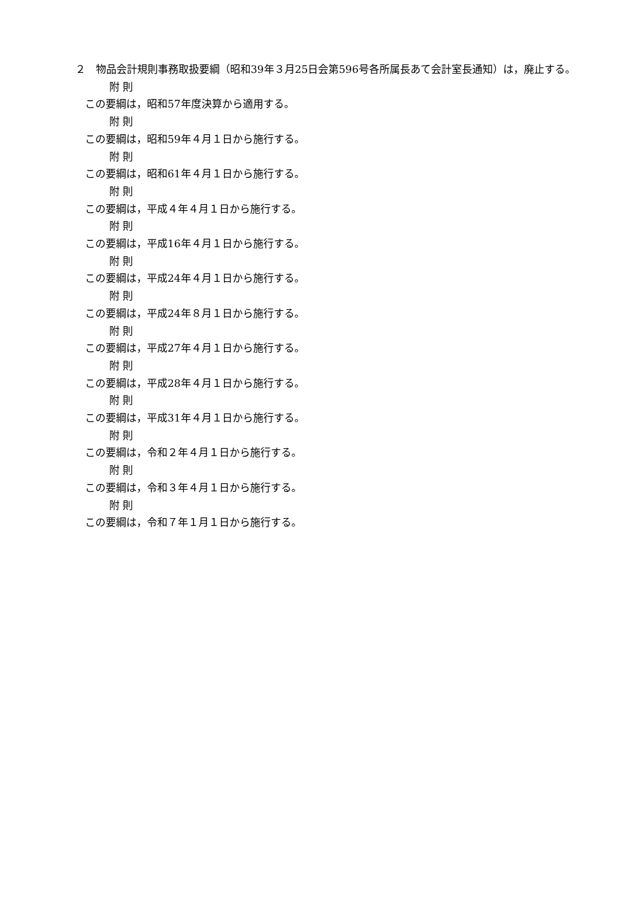２　物品会計規則事務取扱要綱（昭和39年３月25日会第596号各所属長あて会計室長通知）は，廃止する。
附 則
この要綱は，昭和57年度決算から適用する。
附 則
この要綱は，昭和59年４月１日から施行する。
附 則
この要綱は，昭和61年４月１日から施行する。
附 則
この要綱は，平成４年４月１日から施行する。
附 則
この要綱は，平成16年４月１日から施行する。
附 則
この要綱は，平成24年４月１日から施行する。
附 則
この要綱は，平成24年８月１日から施行する。
附 則
この要綱は，平成27年４月１日から施行する。
附 則
この要綱は，平成28年４月１日から施行する。
附 則
この要綱は，平成31年４月１日から施行する。
附 則
この要綱は，令和２年４月１日から施行する。
附 則
この要綱は，令和３年４月１日から施行する。
附 則
この要綱は，令和７年１月１日から施行する。